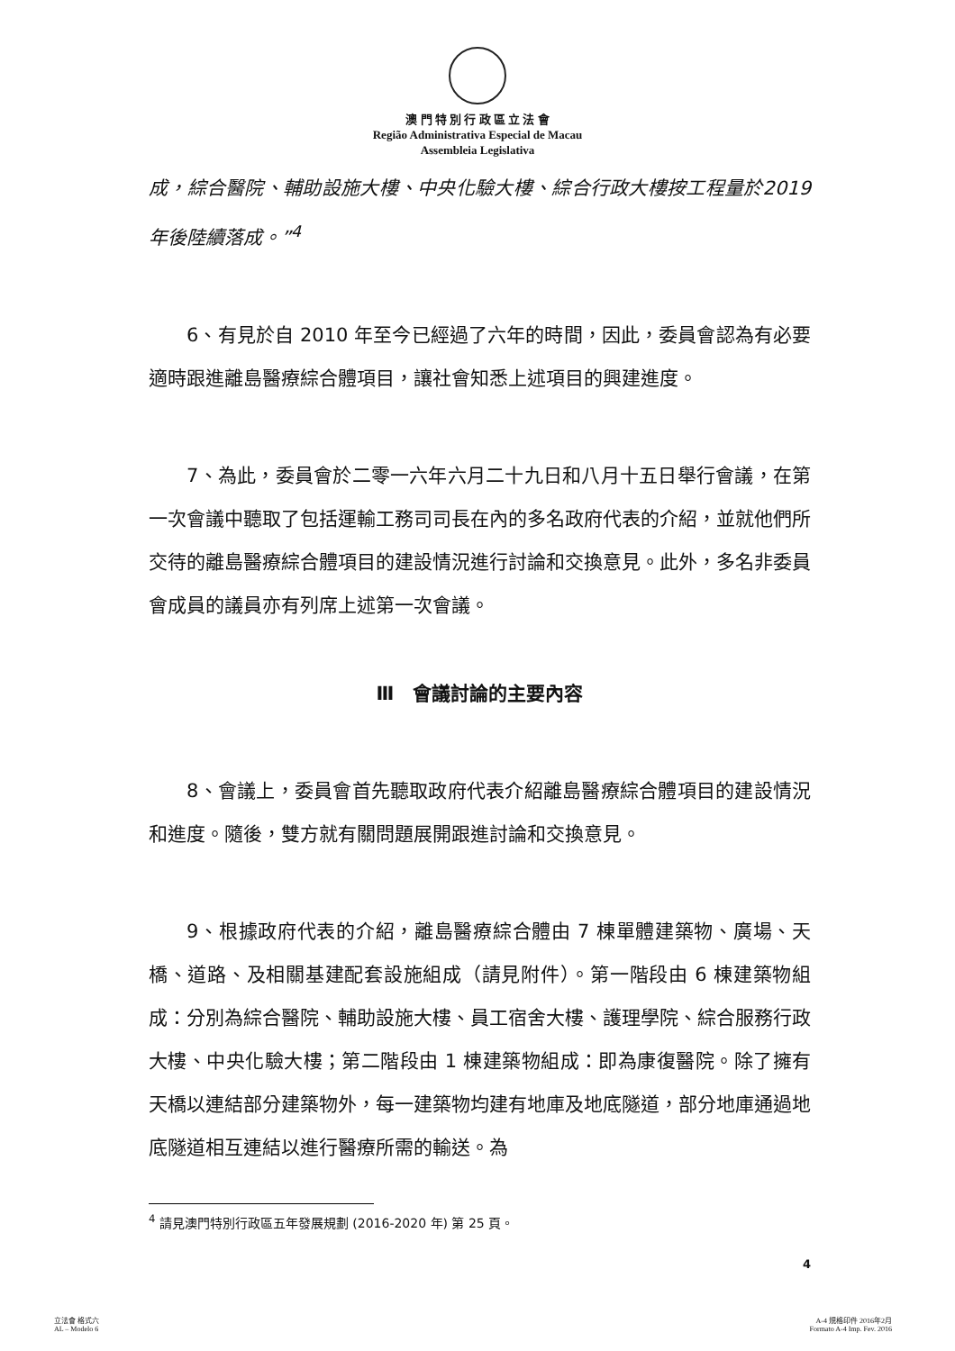澳 門 特 別 行 政 區 立 法 會
Região Administrativa Especial de Macau
Assembleia Legislativa
成，綜合醫院、輔助設施大樓、中央化驗大樓、綜合行政大樓按工程量於2019 年後陸續落成。”<sup>4</sup>
6、有見於自 2010 年至今已經過了六年的時間，因此，委員會認為有必要適時跟進離島醫療綜合體項目，讓社會知悉上述項目的興建進度。
7、為此，委員會於二零一六年六月二十九日和八月十五日舉行會議，在第一次會議中聽取了包括運輸工務司司長在內的多名政府代表的介紹，並就他們所交待的離島醫療綜合體項目的建設情況進行討論和交換意見。此外，多名非委員會成員的議員亦有列席上述第一次會議。
Ⅲ　會議討論的主要內容
8、會議上，委員會首先聽取政府代表介紹離島醫療綜合體項目的建設情況和進度。隨後，雙方就有關問題展開跟進討論和交換意見。
9、根據政府代表的介紹，離島醫療綜合體由 7 棟單體建築物、廣場、天橋、道路、及相關基建配套設施組成（請見附件）。第一階段由 6 棟建築物組成：分別為綜合醫院、輔助設施大樓、員工宿舍大樓、護理學院、綜合服務行政大樓、中央化驗大樓；第二階段由 1 棟建築物組成：即為康復醫院。除了擁有天橋以連結部分建築物外，每一建築物均建有地庫及地底隧道，部分地庫通過地底隧道相互連結以進行醫療所需的輸送。為
<sup>4</sup> 請見澳門特別行政區五年發展規劃 (2016-2020 年) 第 25 頁。
4
立法會 格式六
AL – Modelo 6
A-4 規格印件 2016年2月
Formato A-4 Imp. Fev. 2016